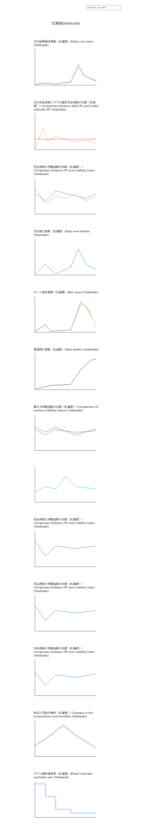2020-04-01 - 2021-06-07
北海道/Hokkaido
日次新規感染者数（北海道）/Daily new cases (Hokkaido)
日次再生産数とモデル推計再生産数の比較（北海道）/ Comparison between daily RT and model estimate RT (Hokkaido)
再生産数と移動指数の比較（北海道）/ Comparison between RT and mobility index (Hokkaido)
日次死亡者数（北海道）/Daily new deaths (Hokkaido)
ネット感染者数（北海道）/Net cases (Hokkaido)
累積死亡者数（北海道）/Total deaths (Hokkaido)
異なる移動指数の比較（北海道）/ Comparison of various mobility indices (Hokkaido)
再生産数と移動指数の比較（北海道）/ Comparison between RT and mobility index (Hokkaido)
再生産数と移動指数の比較（北海道）/ Comparison between RT and mobility index (Hokkaido)
再生産数と移動指数の比較（北海道）/ Comparison between RT and mobility index (Hokkaido)
気温と湿度の推移（北海道）/ Changes in the temperature and humidity (Hokkaido)
モデル推計致死率（北海道）/Model estimate mortality rate (Hokkaido)